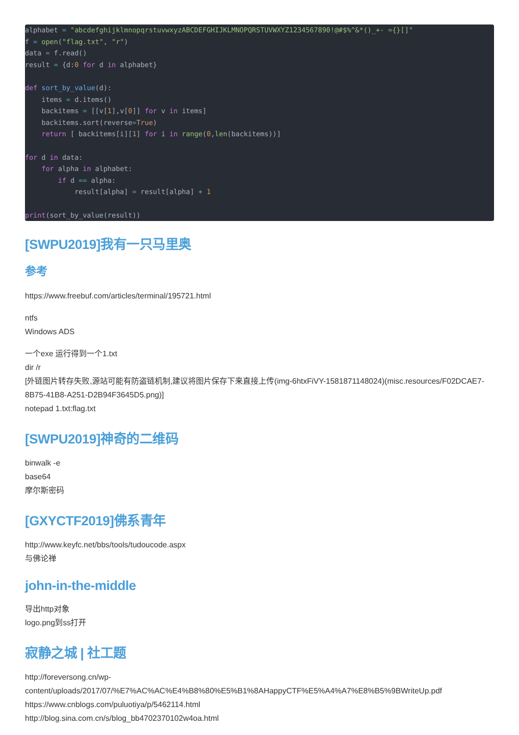alphabet = "abcdefghijklmnopqrstuvwxyzABCDEFGHIJKLMNOPQRSTUVWXYZ1234567890!@#$%^&*()_+- ={}[]"
f = open("flag.txt", "r")
data = f.read()
result = {d:0 for d in alphabet}

def sort_by_value(d):
    items = d.items()
    backitems = [[v[1],v[0]] for v in items]
    backitems.sort(reverse=True)
    return [ backitems[i][1] for i in range(0,len(backitems))]

for d in data:
    for alpha in alphabet:
        if d == alpha:
            result[alpha] = result[alpha] + 1

print(sort_by_value(result))
[SWPU2019]我有一只马里奥
参考
https://www.freebuf.com/articles/terminal/195721.html
ntfs
Windows ADS
一个exe 运行得到一个1.txt
dir /r
[外链图片转存失败,源站可能有防盗链机制,建议将图片保存下来直接上传(img-6htxFiVY-1581871148024)(misc.resources/F02DCAE7-8B75-41B8-A251-D2B94F3645D5.png)]
notepad 1.txt:flag.txt
[SWPU2019]神奇的二维码
binwalk -e
base64
摩尔斯密码
[GXYCTF2019]佛系青年
http://www.keyfc.net/bbs/tools/tudoucode.aspx
与佛论禅
john-in-the-middle
导出http对象
logo.png到ss打开
寂静之城 | 社工题
http://foreversong.cn/wp-
content/uploads/2017/07/%E7%AC%AC%E4%B8%80%E5%B1%8AHappyCTF%E5%A4%A7%E8%B5%9BWriteUp.pdf
https://www.cnblogs.com/puluotiya/p/5462114.html
http://blog.sina.com.cn/s/blog_bb4702370102w4oa.html